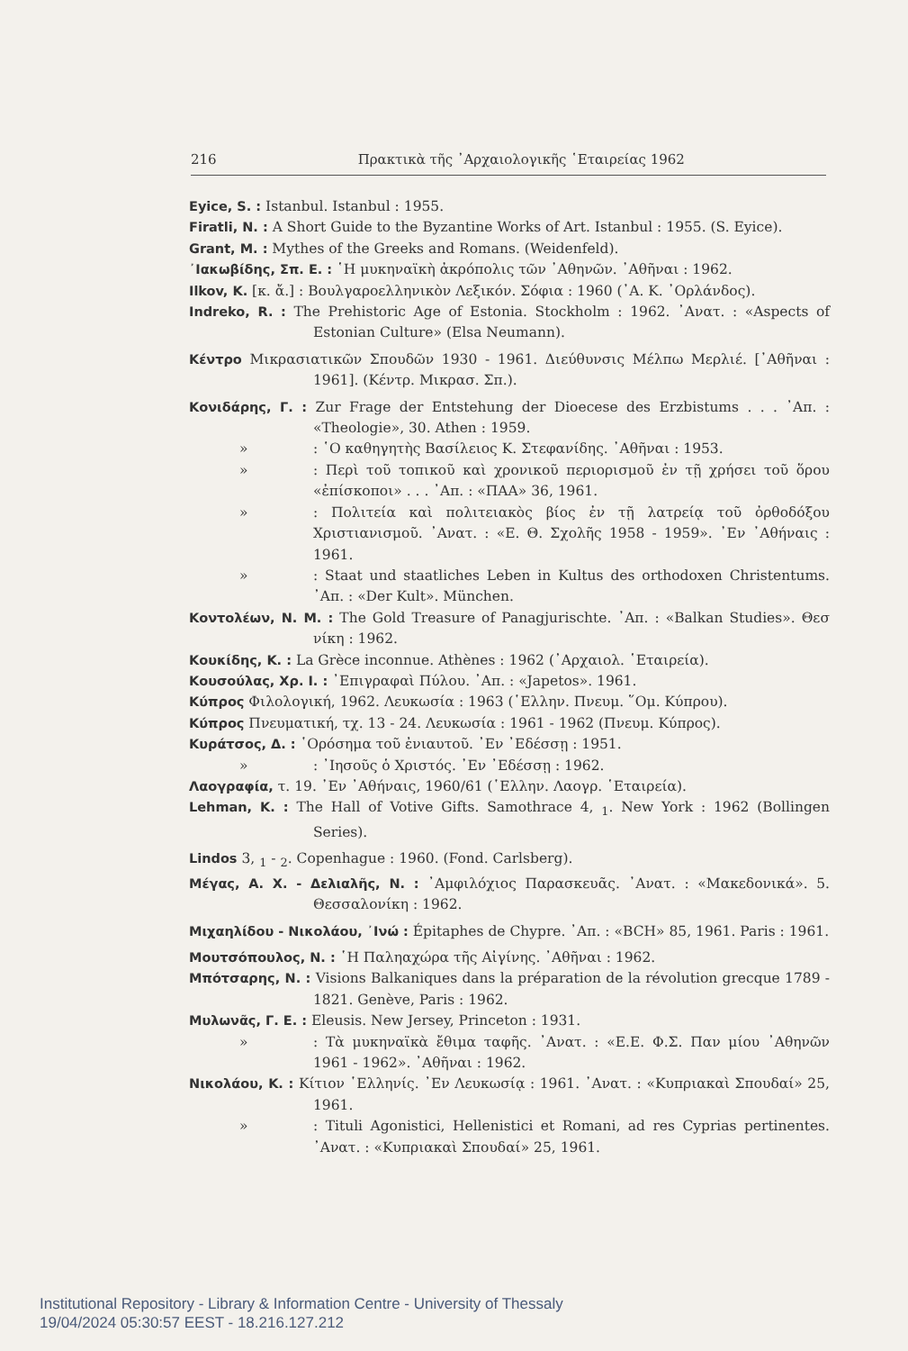216 Πρακτικὰ τῆς ᾿Αρχαιολογικῆς ῾Εταιρείας 1962
Eyice, S. : Istanbul. Istanbul : 1955.
Firatli, N. : A Short Guide to the Byzantine Works of Art. Istanbul : 1955. (S. Eyice).
Grant, M. : Mythes of the Greeks and Romans. (Weidenfeld).
᾿Ιακωβίδης, Σπ. Ε. : ῾Η μυκηναϊκὴ ἀκρόπολις τῶν ᾿Αθηνῶν. ᾿Αθῆναι : 1962.
Ilkov, K. [κ. ἄ.] : Βουλγαροελληνικὸν Λεξικόν. Σόφια : 1960 (᾿Α. Κ. ᾿Ορλάνδος).
Indreko, R. : The Prehistoric Age of Estonia. Stockholm : 1962. ᾿Ανατ. : «Aspects of Estonian Culture» (Elsa Neumann).
Κέντρο Μικρασιατικῶν Σπουδῶν 1930 - 1961. Διεύθυνσις Μέλπω Μερλιέ. [᾿Αθῆναι : 1961]. (Κέντρ. Μικρασ. Σπ.).
Κονιδάρης, Γ. : Zur Frage der Entstehung der Dioecese des Erzbistums . . . ᾿Απ. : «Theologie», 30. Athen : 1959.
»: ῾Ο καθηγητὴς Βασίλειος Κ. Στεφανίδης. ᾿Αθῆναι : 1953.
»: Περὶ τοῦ τοπικοῦ καὶ χρονικοῦ περιορισμοῦ ἐν τῇ χρήσει τοῦ ὅρου «ἐπίσκοποι» . . . ᾿Απ. : «ΠΑΑ» 36, 1961.
»: Πολιτεία καὶ πολιτειακὸς βίος ἐν τῇ λατρείᾳ τοῦ ὀρθοδόξου Χριστιανισμοῦ. ᾿Ανατ. : «Ε. Θ. Σχολῆς 1958 - 1959». ᾿Εν ᾿Αθήναις : 1961.
»: Staat und staatliches Leben in Kultus des orthodoxen Christentums. ᾿Απ. : «Der Kult». München.
Κοντολέων, Ν. Μ. : The Gold Treasure of Panagjurischte. ᾿Απ. : «Balkan Studies». Θεσ νίκη : 1962.
Κουκίδης, Κ. : La Grèce inconnue. Athènes : 1962 (᾿Αρχαιολ. ῾Εταιρεία).
Κουσούλας, Χρ. Ι. : ᾿Επιγραφαὶ Πύλου. ᾿Απ. : «Japetos». 1961.
Κύπρος Φιλολογική, 1962. Λευκωσία : 1963 (῾Ελλην. Πνευμ. ῞Ομ. Κύπρου).
Κύπρος Πνευματική, τχ. 13 - 24. Λευκωσία : 1961 - 1962 (Πνευμ. Κύπρος).
Κυράτσος, Δ. : ῾Ορόσημα τοῦ ἐνιαυτοῦ. ᾿Εν ᾿Εδέσσῃ : 1951.
»: ᾿Ιησοῦς ὁ Χριστός. ᾿Εν ᾿Εδέσσῃ : 1962.
Λαογραφία, τ. 19. ᾿Εν ᾿Αθήναις, 1960/61 (῾Ελλην. Λαογρ. ῾Εταιρεία).
Lehman, K. : The Hall of Votive Gifts. Samothrace 4, <sub>1</sub>. New York : 1962 (Bollingen Series).
Lindos 3, <sub>1</sub> - <sub>2</sub>. Copenhague : 1960. (Fond. Carlsberg).
Μέγας, Α. Χ. - Δελιαλῆς, Ν. : ᾿Αμφιλόχιος Παρασκευᾶς. ᾿Ανατ. : «Μακεδονικά». 5. Θεσσαλονίκη : 1962.
Μιχαηλίδου - Νικολάου, ᾿Ινώ : Épitaphes de Chypre. ᾿Απ. : «BCH» 85, 1961. Paris : 1961.
Μουτσόπουλος, Ν. : ῾Η Παληαχώρα τῆς Αἰγίνης. ᾿Αθῆναι : 1962.
Μπότσαρης, Ν. : Visions Balkaniques dans la préparation de la révolution grecque 1789 - 1821. Genève, Paris : 1962.
Μυλωνᾶς, Γ. Ε. : Eleusis. New Jersey, Princeton : 1931.
»: Τὰ μυκηναϊκὰ ἔθιμα ταφῆς. ᾿Ανατ. : «Ε.Ε. Φ.Σ. Παν μίου ᾿Αθηνῶν 1961 - 1962». ᾿Αθῆναι : 1962.
Νικολάου, Κ. : Κίτιον ῾Ελληνίς. ᾿Εν Λευκωσίᾳ : 1961. ᾿Ανατ. : «Κυπριακαὶ Σπουδαί» 25, 1961.
»: Tituli Agonistici, Hellenistici et Romani, ad res Cyprias pertinentes. ᾿Ανατ. : «Κυπριακαὶ Σπουδαί» 25, 1961.
Institutional Repository - Library & Information Centre - University of Thessaly
19/04/2024 05:30:57 EEST - 18.216.127.212